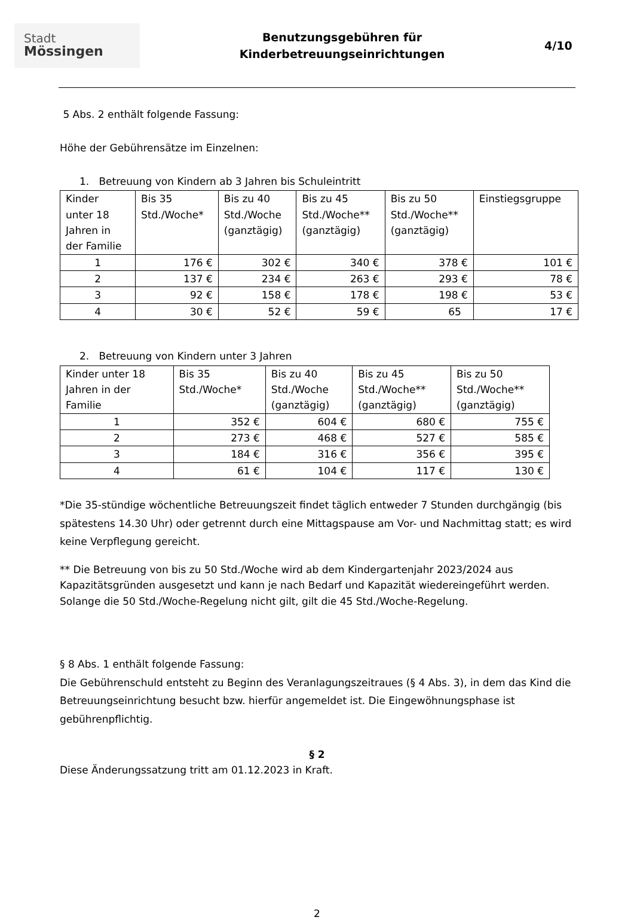Stadt
Mössingen
Benutzungsgebühren für
Kinderbetreuungseinrichtungen
4/10
5 Abs. 2 enthält folgende Fassung:
Höhe der Gebührensätze im Einzelnen:
1. Betreuung von Kindern ab 3 Jahren bis Schuleintritt
| Kinder unter 18 Jahren in der Familie | Bis 35 Std./Woche* | Bis zu 40 Std./Woche (ganztägig) | Bis zu 45 Std./Woche** (ganztägig) | Bis zu 50 Std./Woche** (ganztägig) | Einstiegsgruppe |
| --- | --- | --- | --- | --- | --- |
| 1 | 176 € | 302 € | 340 € | 378 € | 101 € |
| 2 | 137 € | 234 € | 263 € | 293 € | 78 € |
| 3 | 92 € | 158 € | 178 € | 198 € | 53 € |
| 4 | 30 € | 52 € | 59 € | 65 | 17 € |
2. Betreuung von Kindern unter 3 Jahren
| Kinder unter 18 Jahren in der Familie | Bis 35 Std./Woche* | Bis zu 40 Std./Woche (ganztägig) | Bis zu 45 Std./Woche** (ganztägig) | Bis zu 50 Std./Woche** (ganztägig) |
| --- | --- | --- | --- | --- |
| 1 | 352 € | 604 € | 680 € | 755 € |
| 2 | 273 € | 468 € | 527 € | 585 € |
| 3 | 184 € | 316 € | 356 € | 395 € |
| 4 | 61 € | 104 € | 117 € | 130 € |
*Die 35-stündige wöchentliche Betreuungszeit findet täglich entweder 7 Stunden durchgängig (bis spätestens 14.30 Uhr) oder getrennt durch eine Mittagspause am Vor- und Nachmittag statt; es wird keine Verpflegung gereicht.
** Die Betreuung von bis zu 50 Std./Woche wird ab dem Kindergartenjahr 2023/2024 aus Kapazitätsgründen ausgesetzt und kann je nach Bedarf und Kapazität wiedereingeführt werden. Solange die 50 Std./Woche-Regelung nicht gilt, gilt die 45 Std./Woche-Regelung.
§ 8 Abs. 1 enthält folgende Fassung:
Die Gebührenschuld entsteht zu Beginn des Veranlagungszeitraues (§ 4 Abs. 3), in dem das Kind die Betreuungseinrichtung besucht bzw. hierfür angemeldet ist. Die Eingewöhnungsphase ist gebührenpflichtig.
§ 2
Diese Änderungssatzung tritt am 01.12.2023 in Kraft.
2